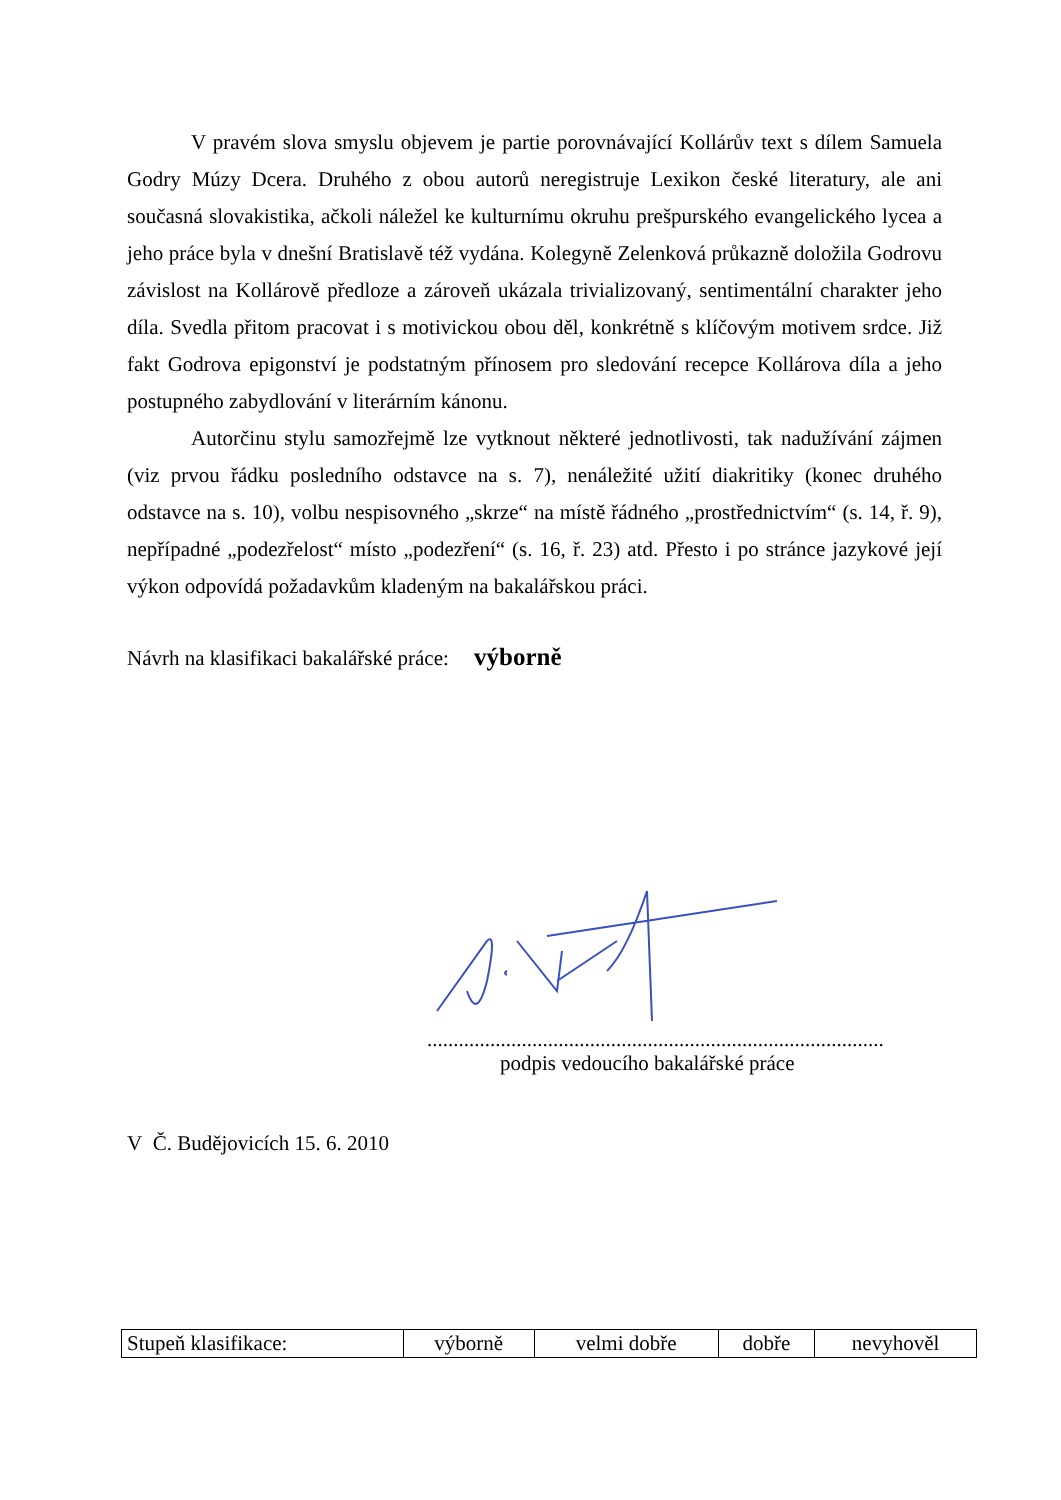V pravém slova smyslu objevem je partie porovnávající Kollárův text s dílem Samuela Godry Múzy Dcera. Druhého z obou autorů neregistruje Lexikon české literatury, ale ani současná slovakistika, ačkoli náležel ke kulturnímu okruhu prešpurského evangelického lycea a jeho práce byla v dnešní Bratislavě též vydána. Kolegyně Zelenková průkazně doložila Godrovu závislost na Kollárově předloze a zároveň ukázala trivializovaný, sentimentální charakter jeho díla. Svedla přitom pracovat i s motivickou obou děl, konkrétně s klíčovým motivem srdce. Již fakt Godrova epigonství je podstatným přínosem pro sledování recepce Kollárova díla a jeho postupného zabydlování v literárním kánonu.
Autorčinu stylu samozřejmě lze vytknout některé jednotlivosti, tak nadužívání zájmen (viz prvou řádku posledního odstavce na s. 7), nenáležité užití diakritiky (konec druhého odstavce na s. 10), volbu nespisovného „skrze“ na místě řádného „prostřednictvím“ (s. 14, ř. 9), nepřípadné „podezřelost“ místo „podezření“ (s. 16, ř. 23) atd. Přesto i po stránce jazykové její výkon odpovídá požadavkům kladeným na bakalářskou práci.
Návrh na klasifikaci bakalářské práce: výborně
.......................................................................................
podpis vedoucího bakalářské práce
V Č. Budějovicích 15. 6. 2010
| Stupeň klasifikace: | výborně | velmi dobře | dobře | nevyhověl |